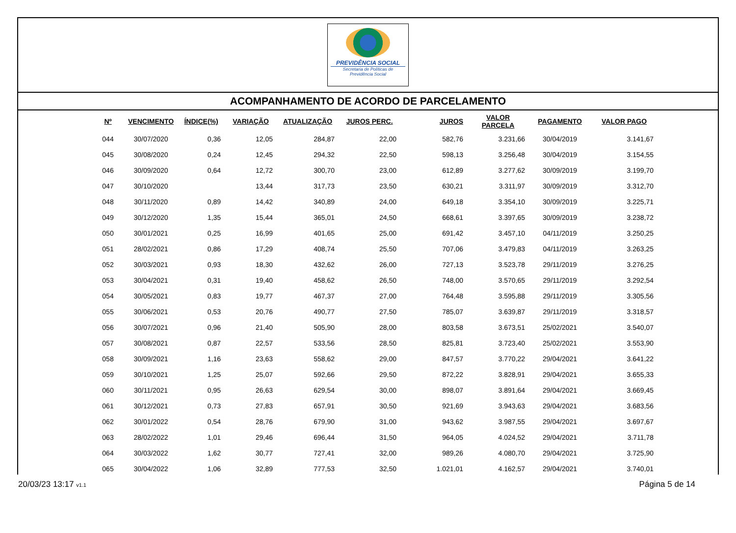PREVIDÊNCIA SOCIAL
Secretaria de Políticas de
Previdência Social
ACOMPANHAMENTO DE ACORDO DE PARCELAMENTO
| Nº | VENCIMENTO | ÍNDICE(%) | VARIAÇÃO | ATUALIZAÇÃO | JUROS PERC. | JUROS | VALOR PARCELA | PAGAMENTO | VALOR PAGO |
| --- | --- | --- | --- | --- | --- | --- | --- | --- | --- |
| 044 | 30/07/2020 | 0,36 | 12,05 | 284,87 | 22,00 | 582,76 | 3.231,66 | 30/04/2019 | 3.141,67 |
| 045 | 30/08/2020 | 0,24 | 12,45 | 294,32 | 22,50 | 598,13 | 3.256,48 | 30/04/2019 | 3.154,55 |
| 046 | 30/09/2020 | 0,64 | 12,72 | 300,70 | 23,00 | 612,89 | 3.277,62 | 30/09/2019 | 3.199,70 |
| 047 | 30/10/2020 | | 13,44 | 317,73 | 23,50 | 630,21 | 3.311,97 | 30/09/2019 | 3.312,70 |
| 048 | 30/11/2020 | 0,89 | 14,42 | 340,89 | 24,00 | 649,18 | 3.354,10 | 30/09/2019 | 3.225,71 |
| 049 | 30/12/2020 | 1,35 | 15,44 | 365,01 | 24,50 | 668,61 | 3.397,65 | 30/09/2019 | 3.238,72 |
| 050 | 30/01/2021 | 0,25 | 16,99 | 401,65 | 25,00 | 691,42 | 3.457,10 | 04/11/2019 | 3.250,25 |
| 051 | 28/02/2021 | 0,86 | 17,29 | 408,74 | 25,50 | 707,06 | 3.479,83 | 04/11/2019 | 3.263,25 |
| 052 | 30/03/2021 | 0,93 | 18,30 | 432,62 | 26,00 | 727,13 | 3.523,78 | 29/11/2019 | 3.276,25 |
| 053 | 30/04/2021 | 0,31 | 19,40 | 458,62 | 26,50 | 748,00 | 3.570,65 | 29/11/2019 | 3.292,54 |
| 054 | 30/05/2021 | 0,83 | 19,77 | 467,37 | 27,00 | 764,48 | 3.595,88 | 29/11/2019 | 3.305,56 |
| 055 | 30/06/2021 | 0,53 | 20,76 | 490,77 | 27,50 | 785,07 | 3.639,87 | 29/11/2019 | 3.318,57 |
| 056 | 30/07/2021 | 0,96 | 21,40 | 505,90 | 28,00 | 803,58 | 3.673,51 | 25/02/2021 | 3.540,07 |
| 057 | 30/08/2021 | 0,87 | 22,57 | 533,56 | 28,50 | 825,81 | 3.723,40 | 25/02/2021 | 3.553,90 |
| 058 | 30/09/2021 | 1,16 | 23,63 | 558,62 | 29,00 | 847,57 | 3.770,22 | 29/04/2021 | 3.641,22 |
| 059 | 30/10/2021 | 1,25 | 25,07 | 592,66 | 29,50 | 872,22 | 3.828,91 | 29/04/2021 | 3.655,33 |
| 060 | 30/11/2021 | 0,95 | 26,63 | 629,54 | 30,00 | 898,07 | 3.891,64 | 29/04/2021 | 3.669,45 |
| 061 | 30/12/2021 | 0,73 | 27,83 | 657,91 | 30,50 | 921,69 | 3.943,63 | 29/04/2021 | 3.683,56 |
| 062 | 30/01/2022 | 0,54 | 28,76 | 679,90 | 31,00 | 943,62 | 3.987,55 | 29/04/2021 | 3.697,67 |
| 063 | 28/02/2022 | 1,01 | 29,46 | 696,44 | 31,50 | 964,05 | 4.024,52 | 29/04/2021 | 3.711,78 |
| 064 | 30/03/2022 | 1,62 | 30,77 | 727,41 | 32,00 | 989,26 | 4.080,70 | 29/04/2021 | 3.725,90 |
| 065 | 30/04/2022 | 1,06 | 32,89 | 777,53 | 32,50 | 1.021,01 | 4.162,57 | 29/04/2021 | 3.740,01 |
20/03/23 13:17 v1.1
Página 5 de 14